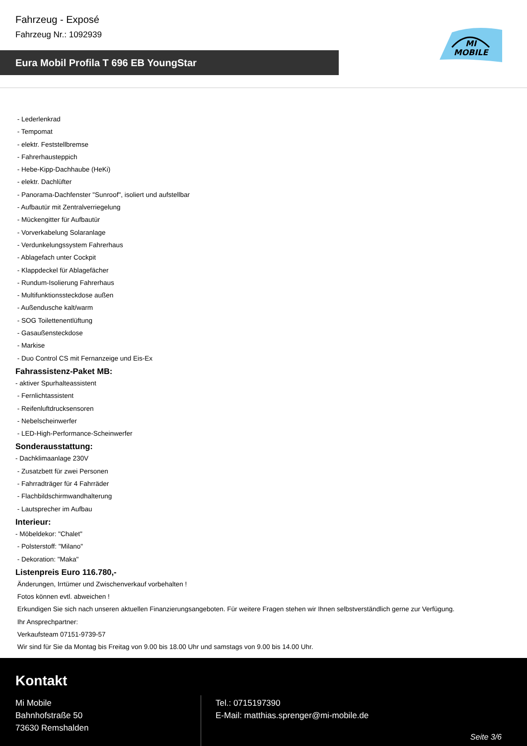Fahrzeug - Exposé
Fahrzeug Nr.: 1092939
Eura Mobil Profila T 696 EB YoungStar
MI
MOBILE
- Lederlenkrad
- Tempomat
- elektr. Feststellbremse
- Fahrerhausteppich
- Hebe-Kipp-Dachhaube (HeKi)
- elektr. Dachlüfter
- Panorama-Dachfenster "Sunroof", isoliert und aufstellbar
- Aufbautür mit Zentralverriegelung
- Mückengitter für Aufbautür
- Vorverkabelung Solaranlage
- Verdunkelungssystem Fahrerhaus
- Ablagefach unter Cockpit
- Klappdeckel für Ablagefächer
- Rundum-Isolierung Fahrerhaus
- Multifunktionssteckdose außen
- Außendusche kalt/warm
- SOG Toilettenentlüftung
- Gasaußensteckdose
- Markise
- Duo Control CS mit Fernanzeige und Eis-Ex
Fahrassistenz-Paket MB:
- aktiver Spurhalteassistent
- Fernlichtassistent
- Reifenluftdrucksensoren
- Nebelscheinwerfer
- LED-High-Performance-Scheinwerfer
Sonderausstattung:
- Dachklimaanlage 230V
- Zusatzbett für zwei Personen
- Fahrradträger für 4 Fahrräder
- Flachbildschirmwandhalterung
- Lautsprecher im Aufbau
Interieur:
- Möbeldekor: "Chalet"
- Polsterstoff: "Milano"
- Dekoration: "Maka"
Listenpreis Euro 116.780,-
Änderungen, Irrtümer und Zwischenverkauf vorbehalten !
Fotos können evtl. abweichen !
Erkundigen Sie sich nach unseren aktuellen Finanzierungsangeboten. Für weitere Fragen stehen wir Ihnen selbstverständlich gerne zur Verfügung.
Ihr Ansprechpartner:
Verkaufsteam 07151-9739-57
Wir sind für Sie da Montag bis Freitag von 9.00 bis 18.00 Uhr und samstags von 9.00 bis 14.00 Uhr.
Kontakt
Mi Mobile
Bahnhofstraße 50
73630 Remshalden
Tel.: 0715197390
E-Mail: matthias.sprenger@mi-mobile.de
Seite 3/6